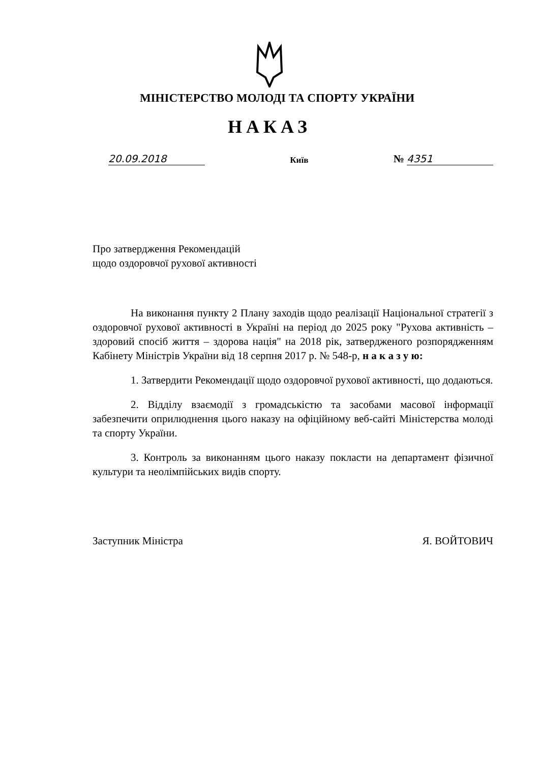МІНІСТЕРСТВО МОЛОДІ ТА СПОРТУ УКРАЇНИ
НАКАЗ
20.09.2018 Київ № 4351
Про затвердження Рекомендацій
щодо оздоровчої рухової активності
На виконання пункту 2 Плану заходів щодо реалізації Національної стратегії з оздоровчої рухової активності в Україні на період до 2025 року "Рухова активність – здоровий спосіб життя – здорова нація" на 2018 рік, затвердженого розпорядженням Кабінету Міністрів України від 18 серпня 2017 р. № 548-р, н а к а з у ю:
1. Затвердити Рекомендації щодо оздоровчої рухової активності, що додаються.
2. Відділу взаємодії з громадськістю та засобами масової інформації забезпечити оприлюднення цього наказу на офіційному веб-сайті Міністерства молоді та спорту України.
3. Контроль за виконанням цього наказу покласти на департамент фізичної культури та неолімпійських видів спорту.
Заступник Міністра Я. ВОЙТОВИЧ